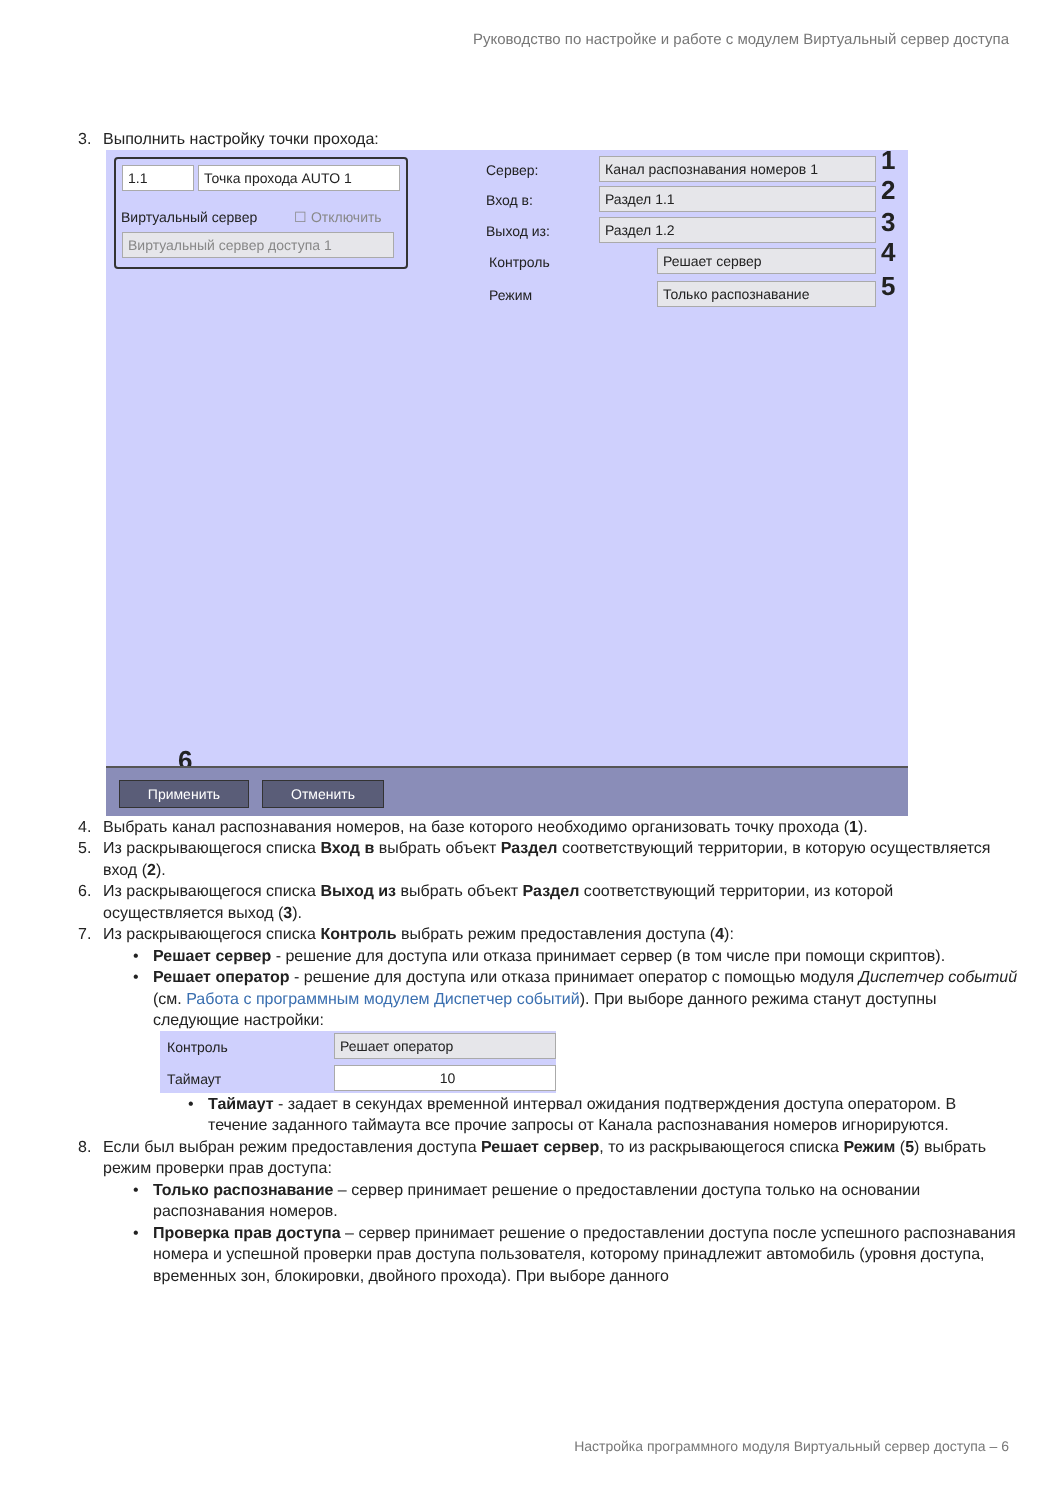Руководство по настройке и работе с модулем Виртуальный сервер доступа
3. Выполнить настройку точки прохода:
1.1 Точка прохода AUTO 1
Виртуальный сервер ☐ Отключить
Виртуальный сервер доступа 1
Сервер: Канал распознавания номеров 1 1
Вход в: Раздел 1.1 2
Выход из: Раздел 1.2 3
Контроль Решает сервер 4
Режим Только распознавание 5
6
Применить Отменить
4. Выбрать канал распознавания номеров, на базе которого необходимо организовать точку прохода (1).
5. Из раскрывающегося списка Вход в выбрать объект Раздел соответствующий территории, в которую осуществляется вход (2).
6. Из раскрывающегося списка Выход из выбрать объект Раздел соответствующий территории, из которой осуществляется выход (3).
7. Из раскрывающегося списка Контроль выбрать режим предоставления доступа (4):
• Решает сервер - решение для доступа или отказа принимает сервер (в том числе при помощи скриптов).
• Решает оператор - решение для доступа или отказа принимает оператор с помощью модуля Диспетчер событий (см. Работа с программным модулем Диспетчер событий). При выборе данного режима станут доступны следующие настройки:
Контроль Решает оператор
Таймаут 10
• Таймаут - задает в секундах временной интервал ожидания подтверждения доступа оператором. В течение заданного таймаута все прочие запросы от Канала распознавания номеров игнорируются.
8. Если был выбран режим предоставления доступа Решает сервер, то из раскрывающегося списка Режим (5) выбрать режим проверки прав доступа:
• Только распознавание – сервер принимает решение о предоставлении доступа только на основании распознавания номеров.
• Проверка прав доступа – сервер принимает решение о предоставлении доступа после успешного распознавания номера и успешной проверки прав доступа пользователя, которому принадлежит автомобиль (уровня доступа, временных зон, блокировки, двойного прохода). При выборе данного
Настройка программного модуля Виртуальный сервер доступа – 6